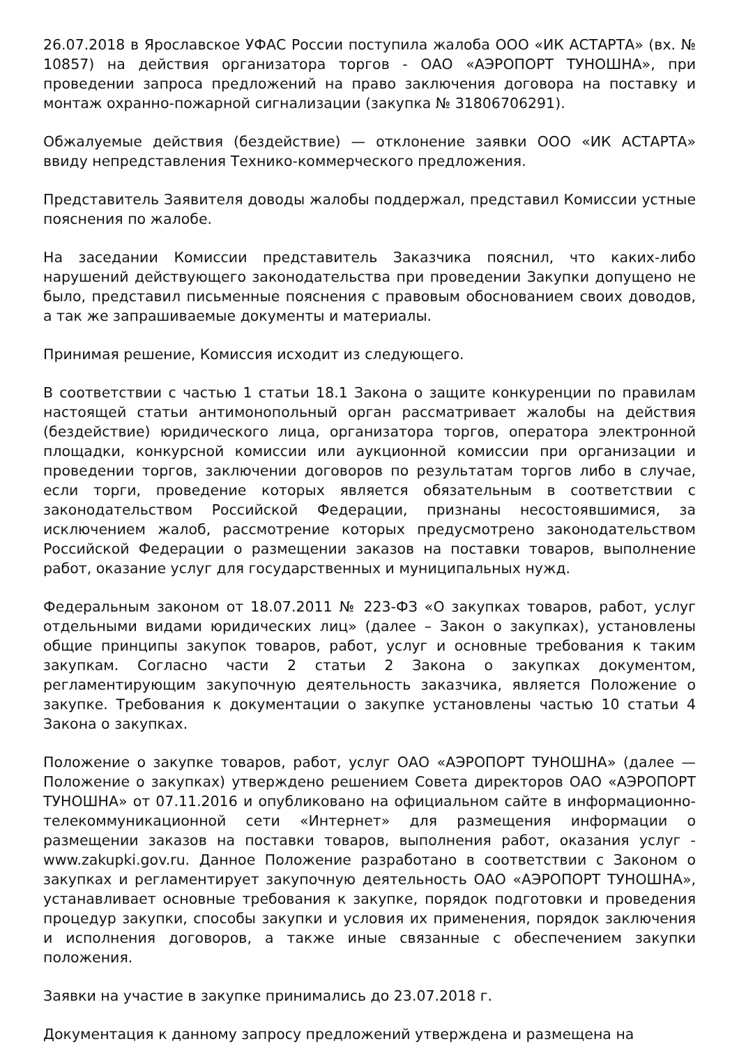26.07.2018 в Ярославское УФАС России поступила жалоба ООО «ИК АСТАРТА» (вх. № 10857) на действия организатора торгов - ОАО «АЭРОПОРТ ТУНОШНА», при проведении запроса предложений на право заключения договора на поставку и монтаж охранно-пожарной сигнализации (закупка № 31806706291).
Обжалуемые действия (бездействие) — отклонение заявки ООО «ИК АСТАРТА» ввиду непредставления Технико-коммерческого предложения.
Представитель Заявителя доводы жалобы поддержал, представил Комиссии устные пояснения по жалобе.
На заседании Комиссии представитель Заказчика пояснил, что каких-либо нарушений действующего законодательства при проведении Закупки допущено не было, представил письменные пояснения с правовым обоснованием своих доводов, а так же запрашиваемые документы и материалы.
Принимая решение, Комиссия исходит из следующего.
В соответствии с частью 1 статьи 18.1 Закона о защите конкуренции по правилам настоящей статьи антимонопольный орган рассматривает жалобы на действия (бездействие) юридического лица, организатора торгов, оператора электронной площадки, конкурсной комиссии или аукционной комиссии при организации и проведении торгов, заключении договоров по результатам торгов либо в случае, если торги, проведение которых является обязательным в соответствии с законодательством Российской Федерации, признаны несостоявшимися, за исключением жалоб, рассмотрение которых предусмотрено законодательством Российской Федерации о размещении заказов на поставки товаров, выполнение работ, оказание услуг для государственных и муниципальных нужд.
Федеральным законом от 18.07.2011 № 223-ФЗ «О закупках товаров, работ, услуг отдельными видами юридических лиц» (далее – Закон о закупках), установлены общие принципы закупок товаров, работ, услуг и основные требования к таким закупкам. Согласно части 2 статьи 2 Закона о закупках документом, регламентирующим закупочную деятельность заказчика, является Положение о закупке. Требования к документации о закупке установлены частью 10 статьи 4 Закона о закупках.
Положение о закупке товаров, работ, услуг ОАО «АЭРОПОРТ ТУНОШНА» (далее — Положение о закупках) утверждено решением Совета директоров ОАО «АЭРОПОРТ ТУНОШНА» от 07.11.2016 и опубликовано на официальном сайте в информационно-телекоммуникационной сети «Интернет» для размещения информации о размещении заказов на поставки товаров, выполнения работ, оказания услуг - www.zakupki.gov.ru. Данное Положение разработано в соответствии с Законом о закупках и регламентирует закупочную деятельность ОАО «АЭРОПОРТ ТУНОШНА», устанавливает основные требования к закупке, порядок подготовки и проведения процедур закупки, способы закупки и условия их применения, порядок заключения и исполнения договоров, а также иные связанные с обеспечением закупки положения.
Заявки на участие в закупке принимались до 23.07.2018 г.
Документация к данному запросу предложений утверждена и размещена на